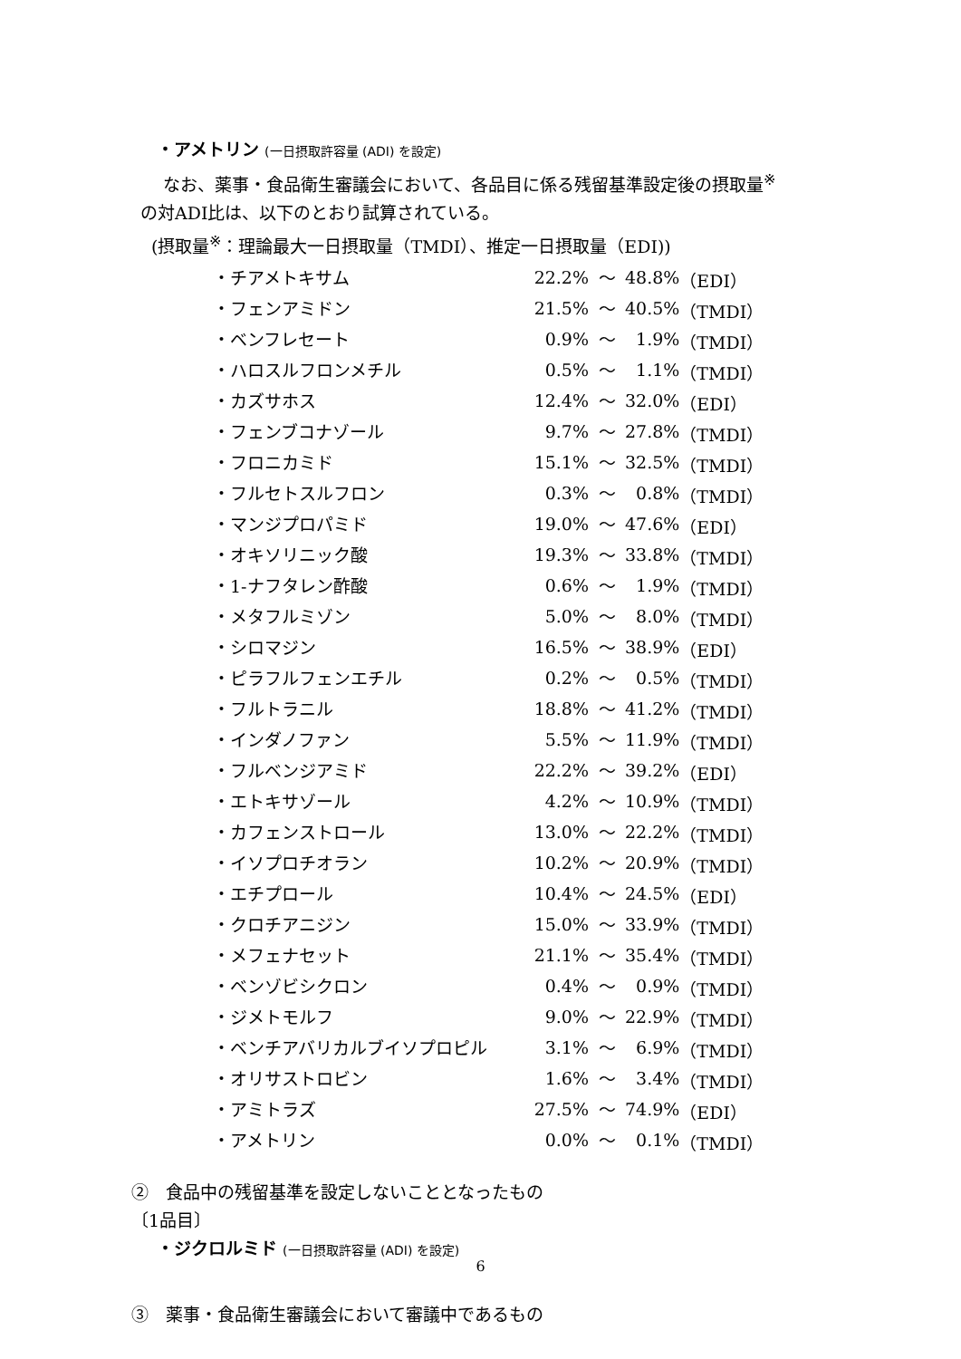・アメトリン (一日摂取許容量 (ADI) を設定)
なお、薬事・食品衛生審議会において、各品目に係る残留基準設定後の摂取量<sup>※</sup>
の対ADI比は、以下のとおり試算されている。
(摂取量<sup>※</sup>：理論最大一日摂取量（TMDI）、推定一日摂取量（EDI))
| ・チアメトキサム | 22.2% | ～ | 48.8% | （EDI） |
| ・フェンアミドン | 21.5% | ～ | 40.5% | （TMDI） |
| ・ベンフレセート | 0.9% | ～ | 1.9% | （TMDI） |
| ・ハロスルフロンメチル | 0.5% | ～ | 1.1% | （TMDI） |
| ・カズサホス | 12.4% | ～ | 32.0% | （EDI） |
| ・フェンブコナゾール | 9.7% | ～ | 27.8% | （TMDI） |
| ・フロニカミド | 15.1% | ～ | 32.5% | （TMDI） |
| ・フルセトスルフロン | 0.3% | ～ | 0.8% | （TMDI） |
| ・マンジプロパミド | 19.0% | ～ | 47.6% | （EDI） |
| ・オキソリニック酸 | 19.3% | ～ | 33.8% | （TMDI） |
| ・1-ナフタレン酢酸 | 0.6% | ～ | 1.9% | （TMDI） |
| ・メタフルミゾン | 5.0% | ～ | 8.0% | （TMDI） |
| ・シロマジン | 16.5% | ～ | 38.9% | （EDI） |
| ・ピラフルフェンエチル | 0.2% | ～ | 0.5% | （TMDI） |
| ・フルトラニル | 18.8% | ～ | 41.2% | （TMDI） |
| ・インダノファン | 5.5% | ～ | 11.9% | （TMDI） |
| ・フルベンジアミド | 22.2% | ～ | 39.2% | （EDI） |
| ・エトキサゾール | 4.2% | ～ | 10.9% | （TMDI） |
| ・カフェンストロール | 13.0% | ～ | 22.2% | （TMDI） |
| ・イソプロチオラン | 10.2% | ～ | 20.9% | （TMDI） |
| ・エチプロール | 10.4% | ～ | 24.5% | （EDI） |
| ・クロチアニジン | 15.0% | ～ | 33.9% | （TMDI） |
| ・メフェナセット | 21.1% | ～ | 35.4% | （TMDI） |
| ・ベンゾビシクロン | 0.4% | ～ | 0.9% | （TMDI） |
| ・ジメトモルフ | 9.0% | ～ | 22.9% | （TMDI） |
| ・ベンチアバリカルブイソプロピル | 3.1% | ～ | 6.9% | （TMDI） |
| ・オリサストロビン | 1.6% | ～ | 3.4% | （TMDI） |
| ・アミトラズ | 27.5% | ～ | 74.9% | （EDI） |
| ・アメトリン | 0.0% | ～ | 0.1% | （TMDI） |
②　食品中の残留基準を設定しないこととなったもの
〔1品目〕
・ジクロルミド (一日摂取許容量 (ADI) を設定)
③　薬事・食品衛生審議会において審議中であるもの
6